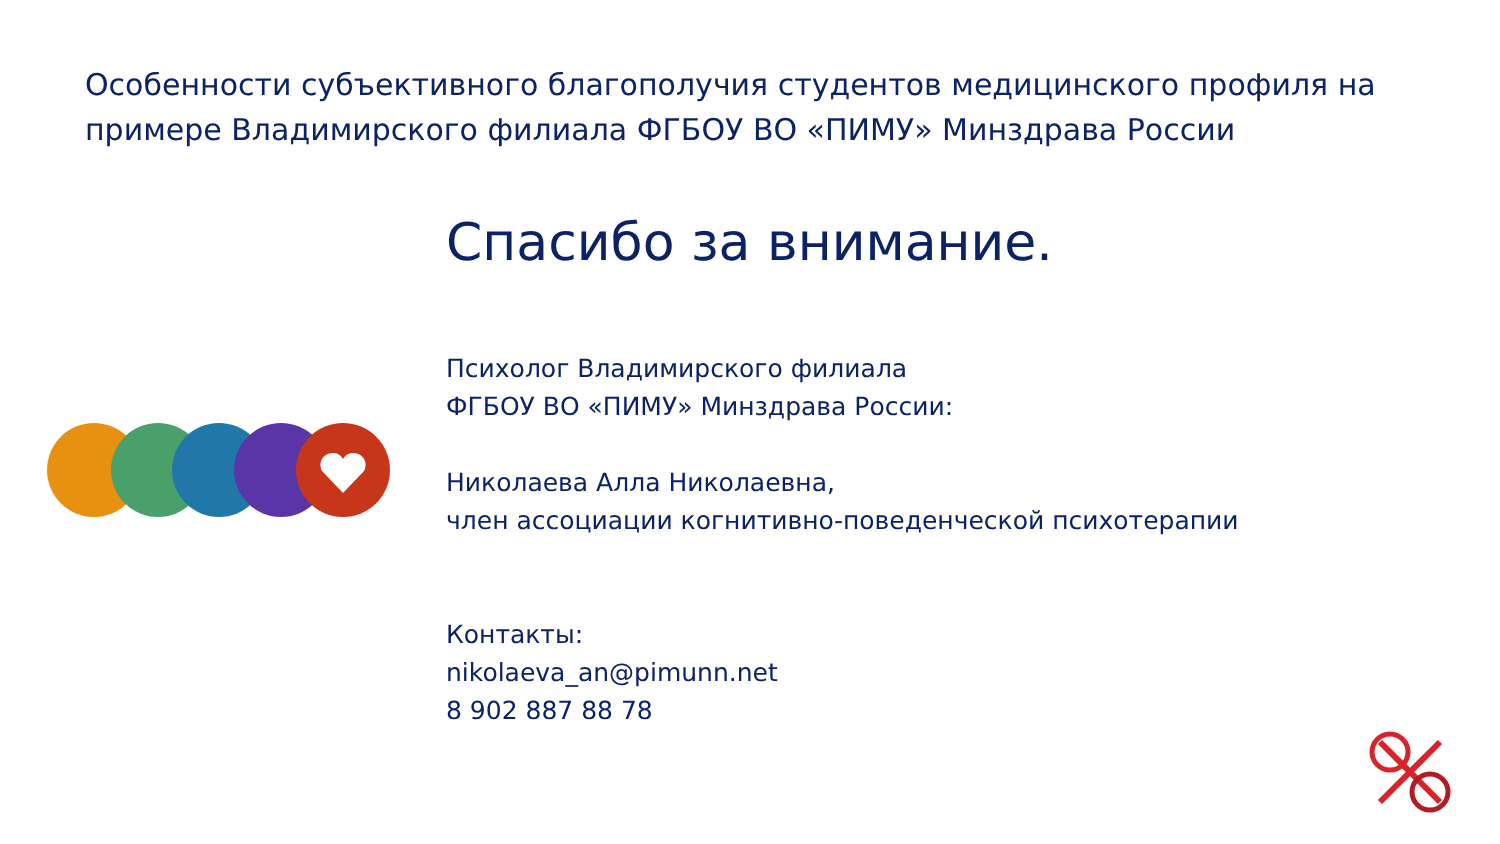Особенности субъективного благополучия студентов медицинского профиля на примере Владимирского филиала ФГБОУ ВО «ПИМУ» Минздрава России
Спасибо за внимание.
Психолог Владимирского филиала
ФГБОУ ВО «ПИМУ» Минздрава России:
Николаева Алла Николаевна,
член ассоциации когнитивно-поведенческой психотерапии
Контакты:
nikolaeva_an@pimunn.net
8 902 887 88 78